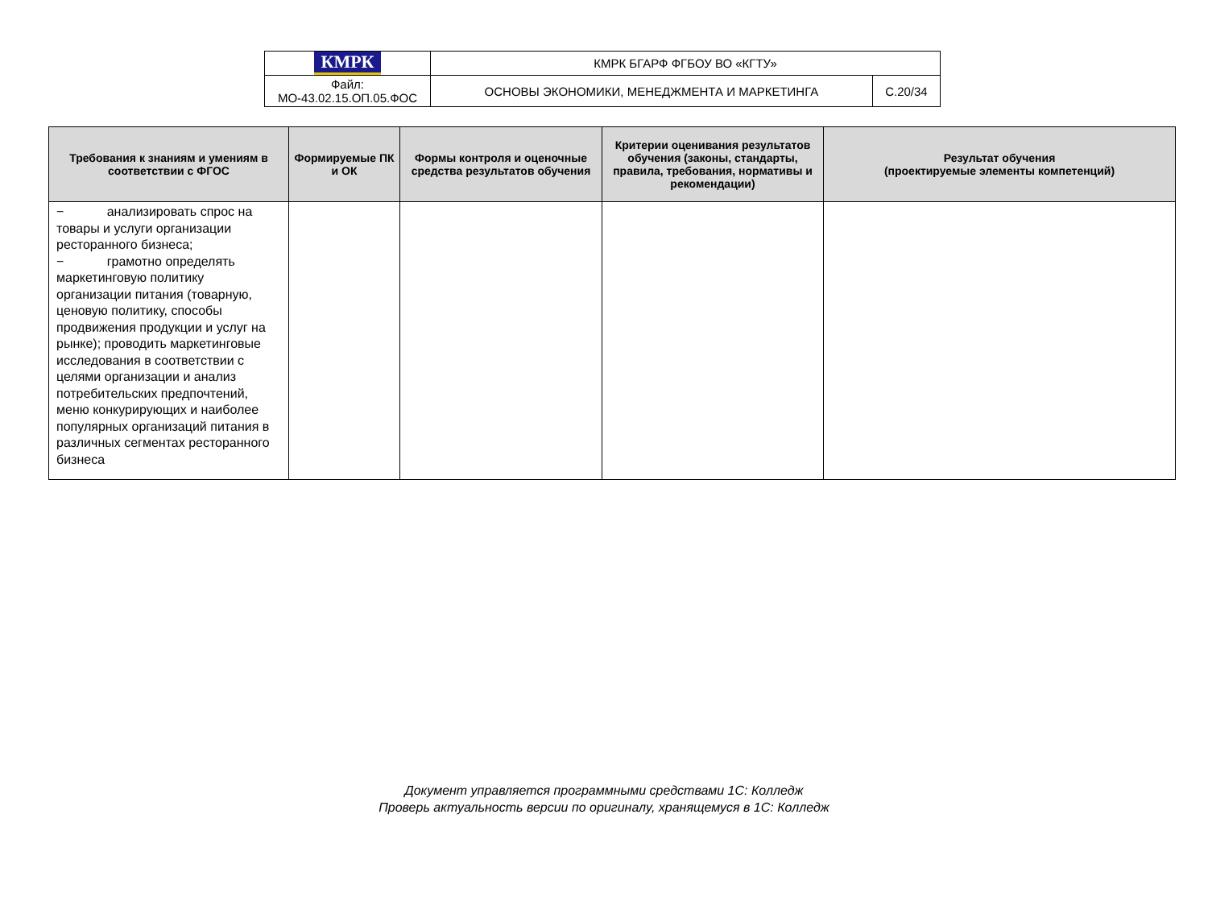| КМРК | КМРК БГАРФ ФГБОУ ВО «КГТУ» | |
| Файл: МО-43.02.15.ОП.05.ФОС | ОСНОВЫ ЭКОНОМИКИ, МЕНЕДЖМЕНТА И МАРКЕТИНГА | С.20/34 |
| Требования к знаниям и умениям в соответствии с ФГОС | Формируемые ПК и ОК | Формы контроля и оценочные средства результатов обучения | Критерии оценивания результатов обучения (законы, стандарты, правила, требования, нормативы и рекомендации) | Результат обучения (проектируемые элементы компетенций) |
| --- | --- | --- | --- | --- |
| − анализировать спрос на товары и услуги организации ресторанного бизнеса; − грамотно определять маркетинговую политику организации питания (товарную, ценовую политику, способы продвижения продукции и услуг на рынке); проводить маркетинговые исследования в соответствии с целями организации и анализ потребительских предпочтений, меню конкурирующих и наиболее популярных организаций питания в различных сегментах ресторанного бизнеса | | | | |
Документ управляется программными средствами 1С: Колледж
Проверь актуальность версии по оригиналу, хранящемуся в 1С: Колледж